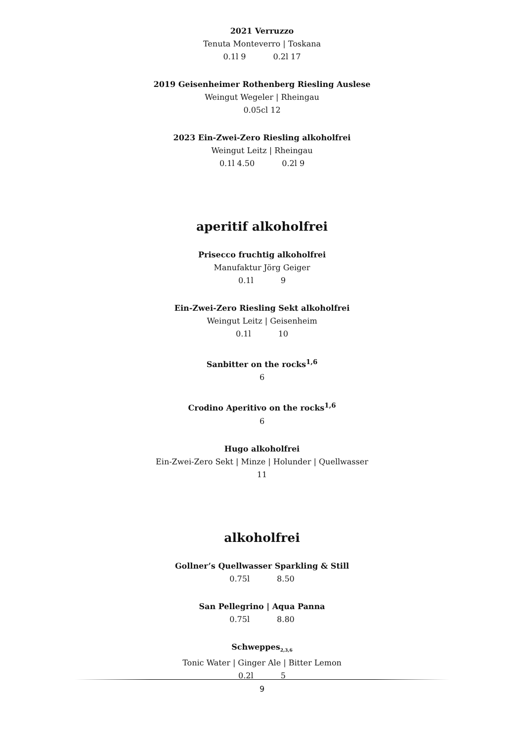2021 Verruzzo
Tenuta Monteverro | Toskana
0.1l 9 0.2l 17
2019 Geisenheimer Rothenberg Riesling Auslese
Weingut Wegeler | Rheingau
0.05cl 12
2023 Ein-Zwei-Zero Riesling alkoholfrei
Weingut Leitz | Rheingau
0.1l 4.50 0.2l 9
aperitif alkoholfrei
Prisecco fruchtig alkoholfrei
Manufaktur Jörg Geiger
0.1l 9
Ein-Zwei-Zero Riesling Sekt alkoholfrei
Weingut Leitz | Geisenheim
0.1l 10
Sanbitter on the rocks<sup>1,6</sup>
6
Crodino Aperitivo on the rocks<sup>1,6</sup>
6
Hugo alkoholfrei
Ein-Zwei-Zero Sekt | Minze | Holunder | Quellwasser
11
alkoholfrei
Gollner’s Quellwasser Sparkling & Still
0.75l 8.50
San Pellegrino | Aqua Panna
0.75l 8.80
Schweppes<sub>2,3,6</sub>
Tonic Water | Ginger Ale | Bitter Lemon
0.2l 5
9